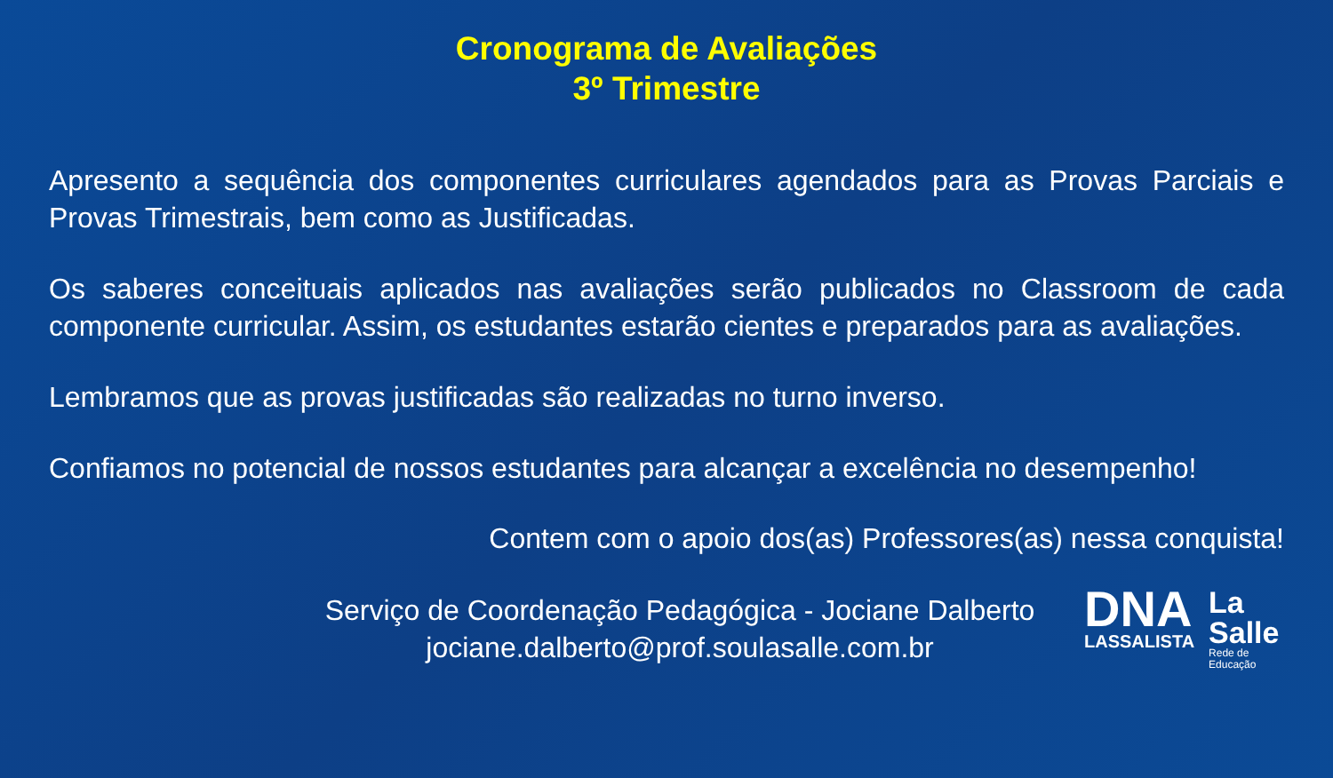Cronograma de Avaliações
3º Trimestre
Apresento a sequência dos componentes curriculares agendados para as Provas Parciais e Provas Trimestrais, bem como as Justificadas.
Os saberes conceituais aplicados nas avaliações serão publicados no Classroom de cada componente curricular. Assim, os estudantes estarão cientes e preparados para as avaliações.
Lembramos que as provas justificadas são realizadas no turno inverso.
Confiamos no potencial de nossos estudantes para alcançar a excelência no desempenho!
Contem com o apoio dos(as) Professores(as) nessa conquista!
Serviço de Coordenação Pedagógica - Jociane Dalberto
jociane.dalberto@prof.soulasalle.com.br
DNA
LASSALISTA
La
Salle
Rede de
Educação